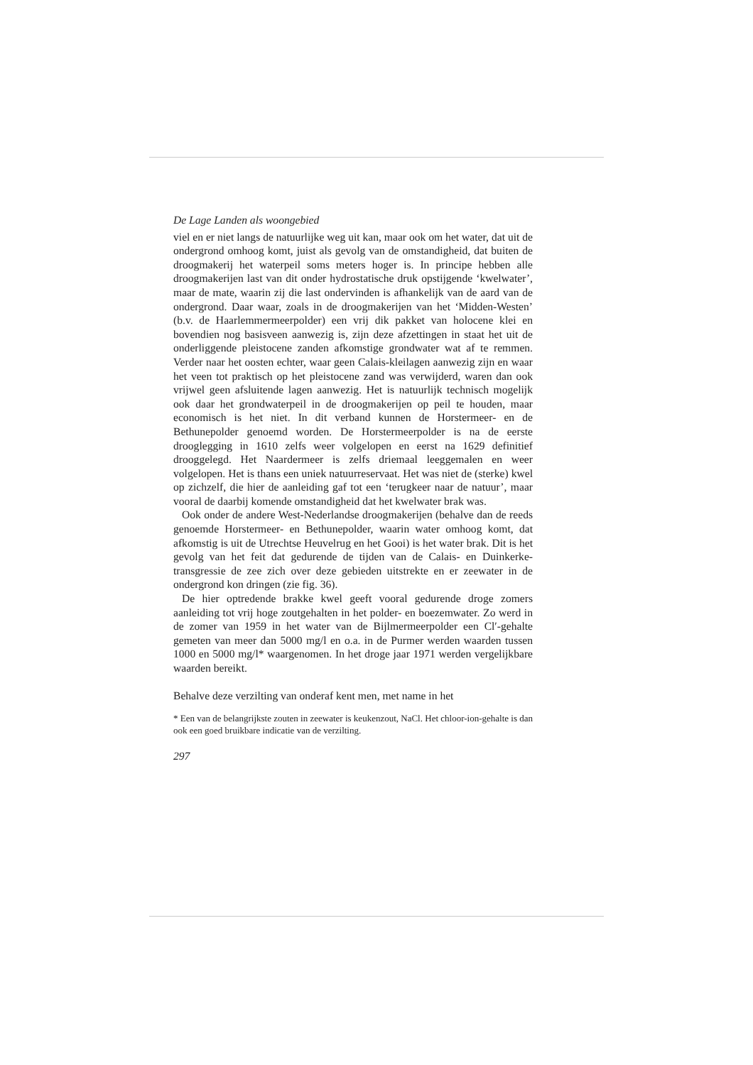De Lage Landen als woongebied
viel en er niet langs de natuurlijke weg uit kan, maar ook om het water, dat uit de ondergrond omhoog komt, juist als gevolg van de omstandigheid, dat buiten de droogmakerij het waterpeil soms meters hoger is. In principe hebben alle droogmakerijen last van dit onder hydrostatische druk opstijgende ‘kwelwater’, maar de mate, waarin zij die last ondervinden is afhankelijk van de aard van de ondergrond. Daar waar, zoals in de droogmakerijen van het ‘Midden-Westen’ (b.v. de Haarlemmermeerpolder) een vrij dik pakket van holocene klei en bovendien nog basisveen aanwezig is, zijn deze afzettingen in staat het uit de onderliggende pleistocene zanden afkomstige grondwater wat af te remmen. Verder naar het oosten echter, waar geen Calais-kleilagen aanwezig zijn en waar het veen tot praktisch op het pleistocene zand was verwijderd, waren dan ook vrijwel geen afsluitende lagen aanwezig. Het is natuurlijk technisch mogelijk ook daar het grondwaterpeil in de droogmakerijen op peil te houden, maar economisch is het niet. In dit verband kunnen de Horstermeer- en de Bethunepolder genoemd worden. De Horstermeerpolder is na de eerste drooglegging in 1610 zelfs weer volgelopen en eerst na 1629 definitief drooggelegd. Het Naardermeer is zelfs driemaal leeggemalen en weer volgelopen. Het is thans een uniek natuurreservaat. Het was niet de (sterke) kwel op zichzelf, die hier de aanleiding gaf tot een ‘terugkeer naar de natuur’, maar vooral de daarbij komende omstandigheid dat het kwelwater brak was.
Ook onder de andere West-Nederlandse droogmakerijen (behalve dan de reeds genoemde Horstermeer- en Bethunepolder, waarin water omhoog komt, dat afkomstig is uit de Utrechtse Heuvelrug en het Gooi) is het water brak. Dit is het gevolg van het feit dat gedurende de tijden van de Calais- en Duinkerke-transgressie de zee zich over deze gebieden uitstrekte en er zeewater in de ondergrond kon dringen (zie fig. 36).
De hier optredende brakke kwel geeft vooral gedurende droge zomers aanleiding tot vrij hoge zoutgehalten in het polder- en boezemwater. Zo werd in de zomer van 1959 in het water van de Bijlmermeerpolder een Cl′-gehalte gemeten van meer dan 5000 mg/l en o.a. in de Purmer werden waarden tussen 1000 en 5000 mg/l* waargenomen. In het droge jaar 1971 werden vergelijkbare waarden bereikt.
Behalve deze verzilting van onderaf kent men, met name in het
* Een van de belangrijkste zouten in zeewater is keukenzout, NaCl. Het chloor-ion-gehalte is dan ook een goed bruikbare indicatie van de verzilting.
297